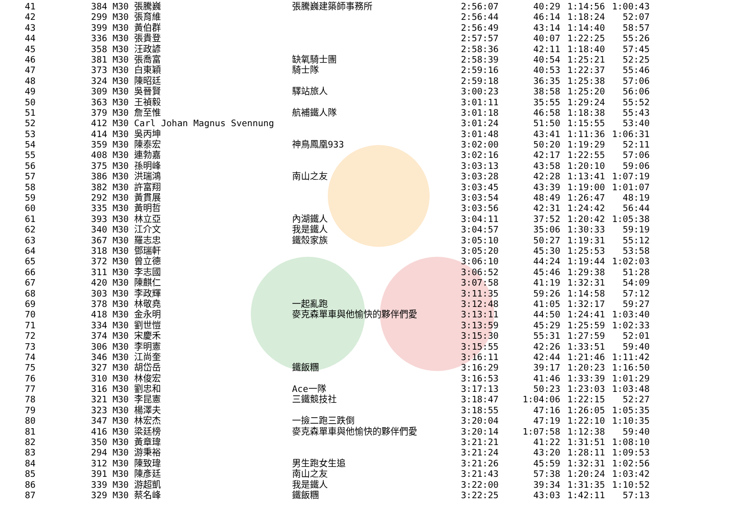| 41 | 384 M30 | 張騰巍 | 張騰巍建築師事務所 | 2:56:07 | 40:29 | 1:14:56 | 1:00:43 |
| 42 | 299 M30 | 張育維 | | 2:56:44 | 46:14 | 1:18:24 | 52:07 |
| 43 | 399 M30 | 黃伯群 | | 2:56:49 | 43:14 | 1:14:40 | 58:57 |
| 44 | 336 M30 | 張貴登 | | 2:57:57 | 40:07 | 1:22:25 | 55:26 |
| 45 | 358 M30 | 汪政諺 | | 2:58:36 | 42:11 | 1:18:40 | 57:45 |
| 46 | 381 M30 | 張喬富 | 缺氧騎士團 | 2:58:39 | 40:54 | 1:25:21 | 52:25 |
| 47 | 373 M30 | 白東穎 | 騎士隊 | 2:59:16 | 40:53 | 1:22:37 | 55:46 |
| 48 | 324 M30 | 陳昭廷 | | 2:59:18 | 36:35 | 1:25:38 | 57:06 |
| 49 | 309 M30 | 吳晉賢 | 驛站旅人 | 3:00:23 | 38:58 | 1:25:20 | 56:06 |
| 50 | 363 M30 | 王禎毅 | | 3:01:11 | 35:55 | 1:29:24 | 55:52 |
| 51 | 379 M30 | 詹至惟 | 航補鐵人隊 | 3:01:18 | 46:58 | 1:18:38 | 55:43 |
| 52 | 412 M30 | Carl Johan Magnus Svennung | | 3:01:24 | 51:50 | 1:15:55 | 53:40 |
| 53 | 414 M30 | 吳丙坤 | | 3:01:48 | 43:41 | 1:11:36 | 1:06:31 |
| 54 | 359 M30 | 陳泰宏 | 神鳥鳳凰933 | 3:02:00 | 50:20 | 1:19:29 | 52:11 |
| 55 | 408 M30 | 連勃嘉 | | 3:02:16 | 42:17 | 1:22:55 | 57:06 |
| 56 | 375 M30 | 孫明峰 | | 3:03:13 | 43:58 | 1:20:10 | 59:06 |
| 57 | 386 M30 | 洪瑞鴻 | 南山之友 | 3:03:28 | 42:28 | 1:13:41 | 1:07:19 |
| 58 | 382 M30 | 許富翔 | | 3:03:45 | 43:39 | 1:19:00 | 1:01:07 |
| 59 | 292 M30 | 黃貫展 | | 3:03:54 | 48:49 | 1:26:47 | 48:19 |
| 60 | 335 M30 | 黃明哲 | | 3:03:56 | 42:31 | 1:24:42 | 56:44 |
| 61 | 393 M30 | 林立亞 | 內湖鐵人 | 3:04:11 | 37:52 | 1:20:42 | 1:05:38 |
| 62 | 340 M30 | 江介文 | 我是鐵人 | 3:04:57 | 35:06 | 1:30:33 | 59:19 |
| 63 | 367 M30 | 羅志忠 | 鐵殼家族 | 3:05:10 | 50:27 | 1:19:31 | 55:12 |
| 64 | 318 M30 | 鄧瑞軒 | | 3:05:20 | 45:30 | 1:25:53 | 53:58 |
| 65 | 372 M30 | 曾立德 | | 3:06:10 | 44:24 | 1:19:44 | 1:02:03 |
| 66 | 311 M30 | 李志國 | | 3:06:52 | 45:46 | 1:29:38 | 51:28 |
| 67 | 420 M30 | 陳麒仁 | | 3:07:58 | 41:19 | 1:32:31 | 54:09 |
| 68 | 303 M30 | 李政輝 | | 3:11:35 | 59:26 | 1:14:58 | 57:12 |
| 69 | 378 M30 | 林敬堯 | 一起亂跑 | 3:12:48 | 41:05 | 1:32:17 | 59:27 |
| 70 | 418 M30 | 金永明 | 麥克森單車與他愉快的夥伴們愛 | 3:13:11 | 44:50 | 1:24:41 | 1:03:40 |
| 71 | 334 M30 | 劉世愷 | | 3:13:59 | 45:29 | 1:25:59 | 1:02:33 |
| 72 | 374 M30 | 宋慶禾 | | 3:15:30 | 55:31 | 1:27:59 | 52:01 |
| 73 | 306 M30 | 李明憲 | | 3:15:55 | 42:26 | 1:33:51 | 59:40 |
| 74 | 346 M30 | 江尚奎 | | 3:16:11 | 42:44 | 1:21:46 | 1:11:42 |
| 75 | 327 M30 | 胡岱岳 | 鐵飯糰 | 3:16:29 | 39:17 | 1:20:23 | 1:16:50 |
| 76 | 310 M30 | 林俊宏 | | 3:16:53 | 41:46 | 1:33:39 | 1:01:29 |
| 77 | 316 M30 | 劉忠和 | Ace一隊 | 3:17:13 | 50:23 | 1:23:03 | 1:03:48 |
| 78 | 321 M30 | 李昆憲 | 三鐵競技社 | 3:18:47 | 1:04:06 | 1:22:15 | 52:27 |
| 79 | 323 M30 | 楊澤夫 | | 3:18:55 | 47:16 | 1:26:05 | 1:05:35 |
| 80 | 347 M30 | 林宏杰 | 一撿二跑三跌倒 | 3:20:04 | 47:19 | 1:22:10 | 1:10:35 |
| 81 | 416 M30 | 梁廷榜 | 麥克森單車與他愉快的夥伴們愛 | 3:20:14 | 1:07:58 | 1:12:38 | 59:40 |
| 82 | 350 M30 | 黃章瑋 | | 3:21:21 | 41:22 | 1:31:51 | 1:08:10 |
| 83 | 294 M30 | 游秉裕 | | 3:21:24 | 43:20 | 1:28:11 | 1:09:53 |
| 84 | 312 M30 | 陳致瑋 | 男生跑女生追 | 3:21:26 | 45:59 | 1:32:31 | 1:02:56 |
| 85 | 391 M30 | 陳彥廷 | 南山之友 | 3:21:43 | 57:38 | 1:20:24 | 1:03:42 |
| 86 | 339 M30 | 游超凱 | 我是鐵人 | 3:22:00 | 39:34 | 1:31:35 | 1:10:52 |
| 87 | 329 M30 | 蔡名峰 | 鐵飯糰 | 3:22:25 | 43:03 | 1:42:11 | 57:13 |